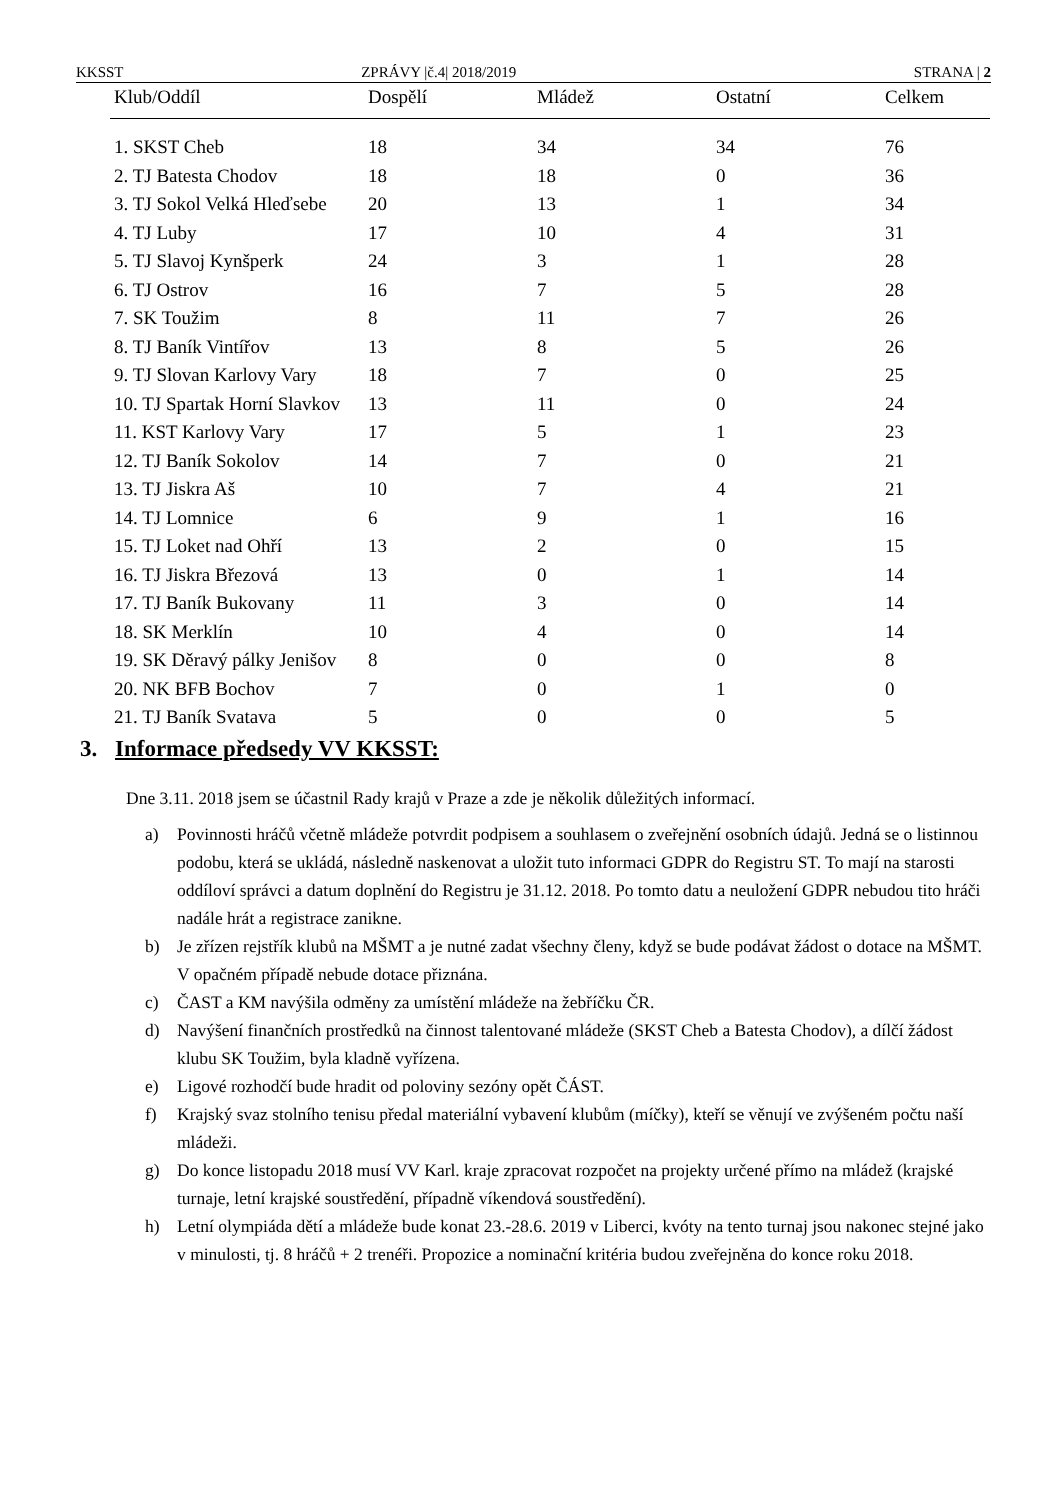KKSST ZPRÁVY |č.4| 2018/2019 STRANA | 2
| Klub/Oddíl | Dospělí | Mládež | Ostatní | Celkem |
| --- | --- | --- | --- | --- |
| 1. SKST Cheb | 18 | 34 | 34 | 76 |
| 2. TJ Batesta Chodov | 18 | 18 | 0 | 36 |
| 3. TJ Sokol Velká Hleďsebe | 20 | 13 | 1 | 34 |
| 4. TJ Luby | 17 | 10 | 4 | 31 |
| 5. TJ Slavoj Kynšperk | 24 | 3 | 1 | 28 |
| 6. TJ Ostrov | 16 | 7 | 5 | 28 |
| 7. SK Toužim | 8 | 11 | 7 | 26 |
| 8. TJ Baník Vintířov | 13 | 8 | 5 | 26 |
| 9. TJ Slovan Karlovy Vary | 18 | 7 | 0 | 25 |
| 10. TJ Spartak Horní Slavkov | 13 | 11 | 0 | 24 |
| 11. KST Karlovy Vary | 17 | 5 | 1 | 23 |
| 12. TJ Baník Sokolov | 14 | 7 | 0 | 21 |
| 13. TJ Jiskra Aš | 10 | 7 | 4 | 21 |
| 14. TJ Lomnice | 6 | 9 | 1 | 16 |
| 15. TJ Loket nad Ohří | 13 | 2 | 0 | 15 |
| 16. TJ Jiskra Březová | 13 | 0 | 1 | 14 |
| 17. TJ Baník Bukovany | 11 | 3 | 0 | 14 |
| 18. SK Merklín | 10 | 4 | 0 | 14 |
| 19. SK Děravý pálky Jenišov | 8 | 0 | 0 | 8 |
| 20. NK BFB Bochov | 7 | 0 | 1 | 0 |
| 21. TJ Baník Svatava | 5 | 0 | 0 | 5 |
3. Informace předsedy VV KKSST:
Dne 3.11. 2018 jsem se účastnil Rady krajů v Praze a zde je několik důležitých informací.
a) Povinnosti hráčů včetně mládeže potvrdit podpisem a souhlasem o zveřejnění osobních údajů. Jedná se o listinnou podobu, která se ukládá, následně naskenovat a uložit tuto informaci GDPR do Registru ST. To mají na starosti oddíloví správci a datum doplnění do Registru je 31.12. 2018. Po tomto datu a neuložení GDPR nebudou tito hráči nadále hrát a registrace zanikne.
b) Je zřízen rejstřík klubů na MŠMT a je nutné zadat všechny členy, když se bude podávat žádost o dotace na MŠMT. V opačném případě nebude dotace přiznána.
c) ČAST a KM navýšila odměny za umístění mládeže na žebříčku ČR.
d) Navýšení finančních prostředků na činnost talentované mládeže (SKST Cheb a Batesta Chodov), a dílčí žádost klubu SK Toužim, byla kladně vyřízena.
e) Ligové rozhodčí bude hradit od poloviny sezóny opět ČÁST.
f) Krajský svaz stolního tenisu předal materiální vybavení klubům (míčky), kteří se věnují ve zvýšeném počtu naší mládeži.
g) Do konce listopadu 2018 musí VV Karl. kraje zpracovat rozpočet na projekty určené přímo na mládež (krajské turnaje, letní krajské soustředění, případně víkendová soustředění).
h) Letní olympiáda dětí a mládeže bude konat 23.-28.6. 2019 v Liberci, kvóty na tento turnaj jsou nakonec stejné jako v minulosti, tj. 8 hráčů + 2 trenéři. Propozice a nominační kritéria budou zveřejněna do konce roku 2018.